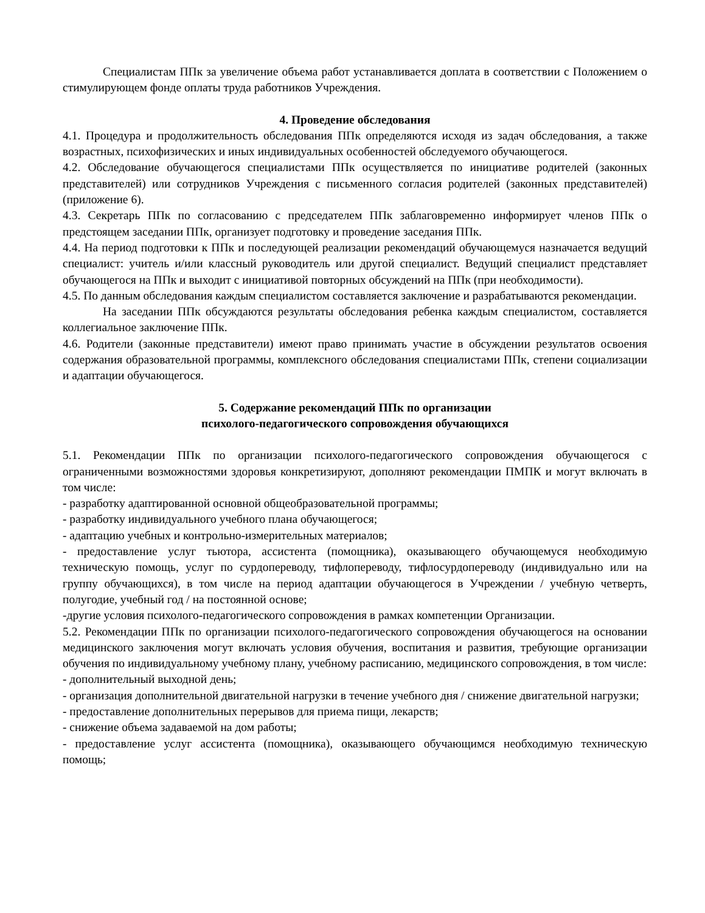Специалистам ППк за увеличение объема работ устанавливается доплата в соответствии с Положением о стимулирующем фонде оплаты труда работников Учреждения.
4. Проведение обследования
4.1. Процедура и продолжительность обследования ППк определяются исходя из задач обследования, а также возрастных, психофизических и иных индивидуальных особенностей обследуемого обучающегося.
4.2. Обследование обучающегося специалистами ППк осуществляется по инициативе родителей (законных представителей) или сотрудников Учреждения с письменного согласия родителей (законных представителей) (приложение 6).
4.3. Секретарь ППк по согласованию с председателем ППк заблаговременно информирует членов ППк о предстоящем заседании ППк, организует подготовку и проведение заседания ППк.
4.4. На период подготовки к ППк и последующей реализации рекомендаций обучающемуся назначается ведущий специалист: учитель и/или классный руководитель или другой специалист. Ведущий специалист представляет обучающегося на ППк и выходит с инициативой повторных обсуждений на ППк (при необходимости).
4.5. По данным обследования каждым специалистом составляется заключение и разрабатываются рекомендации.
На заседании ППк обсуждаются результаты обследования ребенка каждым специалистом, составляется коллегиальное заключение ППк.
4.6. Родители (законные представители) имеют право принимать участие в обсуждении результатов освоения содержания образовательной программы, комплексного обследования специалистами ППк, степени социализации и адаптации обучающегося.
5. Содержание рекомендаций ППк по организации
психолого-педагогического сопровождения обучающихся
5.1. Рекомендации ППк по организации психолого-педагогического сопровождения обучающегося с ограниченными возможностями здоровья конкретизируют, дополняют рекомендации ПМПК и могут включать в том числе:
- разработку адаптированной основной общеобразовательной программы;
- разработку индивидуального учебного плана обучающегося;
- адаптацию учебных и контрольно-измерительных материалов;
- предоставление услуг тьютора, ассистента (помощника), оказывающего обучающемуся необходимую техническую помощь, услуг по сурдопереводу, тифлопереводу, тифлосурдопереводу (индивидуально или на группу обучающихся), в том числе на период адаптации обучающегося в Учреждении / учебную четверть, полугодие, учебный год / на постоянной основе;
-другие условия психолого-педагогического сопровождения в рамках компетенции Организации.
5.2. Рекомендации ППк по организации психолого-педагогического сопровождения обучающегося на основании медицинского заключения могут включать условия обучения, воспитания и развития, требующие организации обучения по индивидуальному учебному плану, учебному расписанию, медицинского сопровождения, в том числе:
- дополнительный выходной день;
- организация дополнительной двигательной нагрузки в течение учебного дня / снижение двигательной нагрузки;
- предоставление дополнительных перерывов для приема пищи, лекарств;
- снижение объема задаваемой на дом работы;
- предоставление услуг ассистента (помощника), оказывающего обучающимся необходимую техническую помощь;